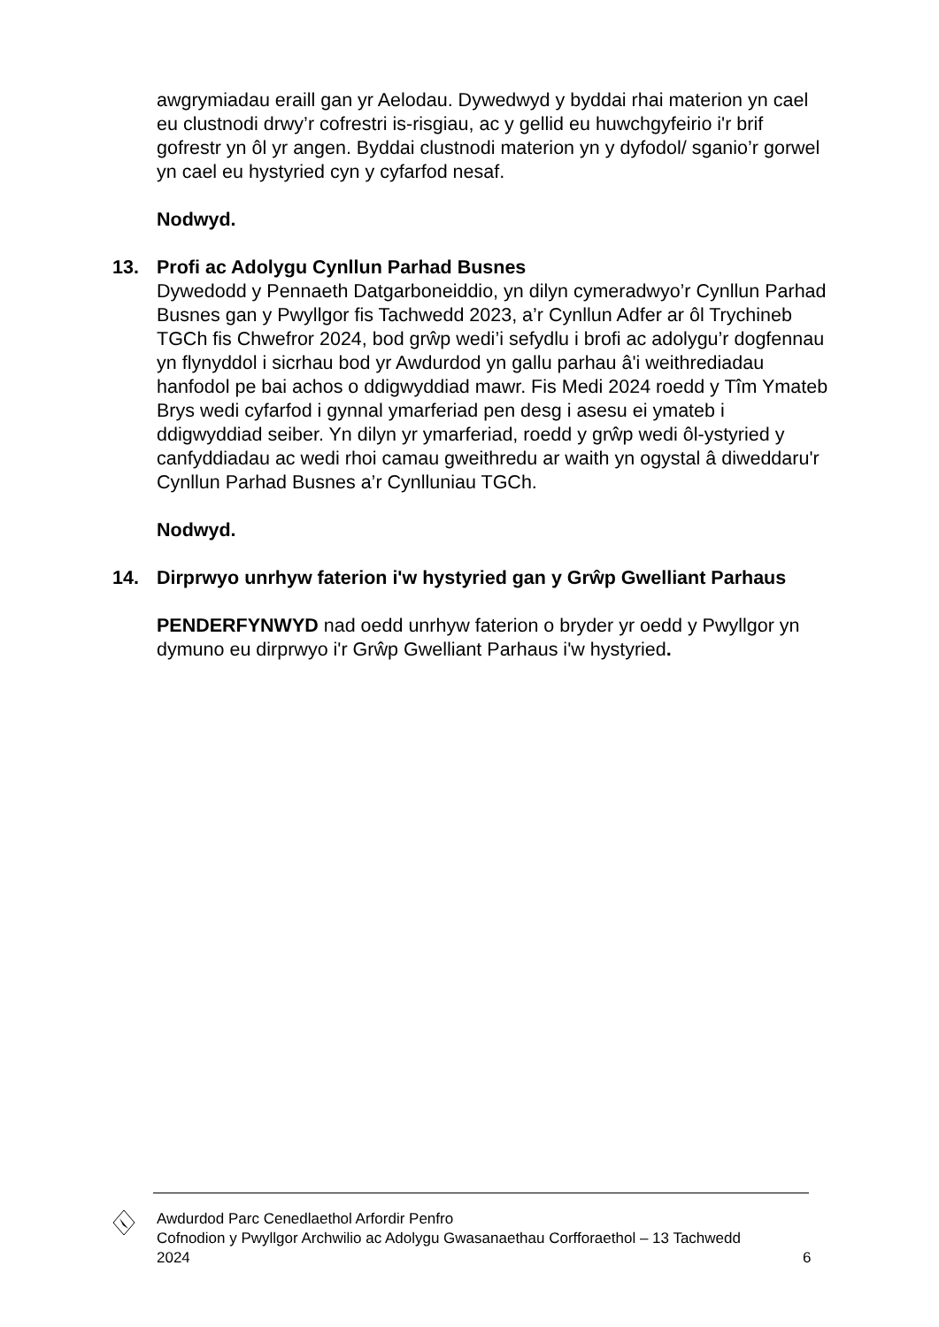awgrymiadau eraill gan yr Aelodau. Dywedwyd y byddai rhai materion yn cael eu clustnodi drwy’r cofrestri is-risgiau, ac y gellid eu huwchgyfeirio i'r brif gofrestr yn ôl yr angen. Byddai clustnodi materion yn y dyfodol/ sganio’r gorwel yn cael eu hystyried cyn y cyfarfod nesaf.
Nodwyd.
13. Profi ac Adolygu Cynllun Parhad Busnes
Dywedodd y Pennaeth Datgarboneiddio, yn dilyn cymeradwyo’r Cynllun Parhad Busnes gan y Pwyllgor fis Tachwedd 2023, a’r Cynllun Adfer ar ôl Trychineb TGCh fis Chwefror 2024, bod grŵp wedi’i sefydlu i brofi ac adolygu’r dogfennau yn flynyddol i sicrhau bod yr Awdurdod yn gallu parhau â'i weithrediadau hanfodol pe bai achos o ddigwyddiad mawr. Fis Medi 2024 roedd y Tîm Ymateb Brys wedi cyfarfod i gynnal ymarferiad pen desg i asesu ei ymateb i ddigwyddiad seiber. Yn dilyn yr ymarferiad, roedd y grŵp wedi ôl-ystyried y canfyddiadau ac wedi rhoi camau gweithredu ar waith yn ogystal â diweddaru'r Cynllun Parhad Busnes a’r Cynlluniau TGCh.
Nodwyd.
14. Dirprwyo unrhyw faterion i'w hystyried gan y Grŵp Gwelliant Parhaus
PENDERFYNWYD nad oedd unrhyw faterion o bryder yr oedd y Pwyllgor yn dymuno eu dirprwyo i'r Grŵp Gwelliant Parhaus i'w hystyried.
Awdurdod Parc Cenedlaethol Arfordir Penfro
Cofnodion y Pwyllgor Archwilio ac Adolygu Gwasanaethau Corfforaethol – 13 Tachwedd 2024
6